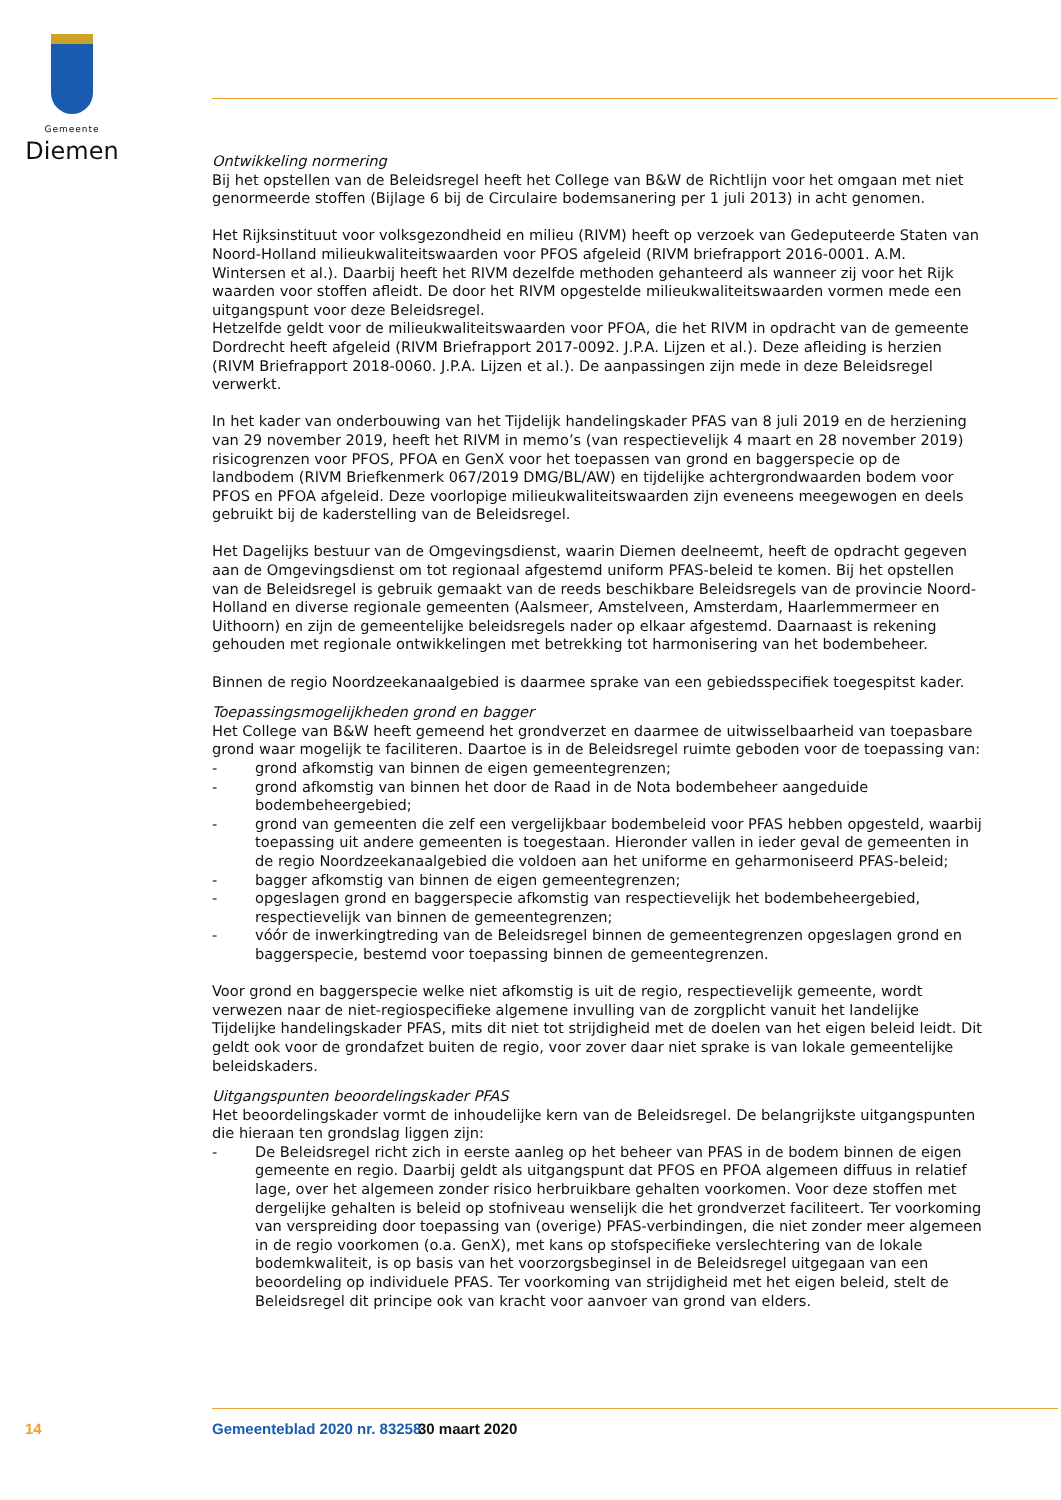Gemeente
Diemen
Ontwikkeling normering
Bij het opstellen van de Beleidsregel heeft het College van B&W de Richtlijn voor het omgaan met niet genormeerde stoffen (Bijlage 6 bij de Circulaire bodemsanering per 1 juli 2013) in acht genomen.
Het Rijksinstituut voor volksgezondheid en milieu (RIVM) heeft op verzoek van Gedeputeerde Staten van Noord-Holland milieukwaliteitswaarden voor PFOS afgeleid (RIVM briefrapport 2016-0001. A.M. Wintersen et al.). Daarbij heeft het RIVM dezelfde methoden gehanteerd als wanneer zij voor het Rijk waarden voor stoffen afleidt. De door het RIVM opgestelde milieukwaliteitswaarden vormen mede een uitgangspunt voor deze Beleidsregel.
Hetzelfde geldt voor de milieukwaliteitswaarden voor PFOA, die het RIVM in opdracht van de gemeente Dordrecht heeft afgeleid (RIVM Briefrapport 2017-0092. J.P.A. Lijzen et al.). Deze afleiding is herzien (RIVM Briefrapport 2018-0060. J.P.A. Lijzen et al.). De aanpassingen zijn mede in deze Beleidsregel verwerkt.
In het kader van onderbouwing van het Tijdelijk handelingskader PFAS van 8 juli 2019 en de herziening van 29 november 2019, heeft het RIVM in memo’s (van respectievelijk 4 maart en 28 november 2019) risicogrenzen voor PFOS, PFOA en GenX voor het toepassen van grond en baggerspecie op de landbodem (RIVM Briefkenmerk 067/2019 DMG/BL/AW) en tijdelijke achtergrondwaarden bodem voor PFOS en PFOA afgeleid. Deze voorlopige milieukwaliteitswaarden zijn eveneens meegewogen en deels gebruikt bij de kaderstelling van de Beleidsregel.
Het Dagelijks bestuur van de Omgevingsdienst, waarin Diemen deelneemt, heeft de opdracht gegeven aan de Omgevingsdienst om tot regionaal afgestemd uniform PFAS-beleid te komen. Bij het opstellen van de Beleidsregel is gebruik gemaakt van de reeds beschikbare Beleidsregels van de provincie Noord-Holland en diverse regionale gemeenten (Aalsmeer, Amstelveen, Amsterdam, Haarlemmermeer en Uithoorn) en zijn de gemeentelijke beleidsregels nader op elkaar afgestemd. Daarnaast is rekening gehouden met regionale ontwikkelingen met betrekking tot harmonisering van het bodembeheer.
Binnen de regio Noordzeekanaalgebied is daarmee sprake van een gebiedsspecifiek toegespitst kader.
Toepassingsmogelijkheden grond en bagger
Het College van B&W heeft gemeend het grondverzet en daarmee de uitwisselbaarheid van toepasbare grond waar mogelijk te faciliteren. Daartoe is in de Beleidsregel ruimte geboden voor de toepassing van:
- grond afkomstig van binnen de eigen gemeentegrenzen;
- grond afkomstig van binnen het door de Raad in de Nota bodembeheer aangeduide bodembeheergebied;
- grond van gemeenten die zelf een vergelijkbaar bodembeleid voor PFAS hebben opgesteld, waarbij toepassing uit andere gemeenten is toegestaan. Hieronder vallen in ieder geval de gemeenten in de regio Noordzeekanaalgebied die voldoen aan het uniforme en geharmoniseerd PFAS-beleid;
- bagger afkomstig van binnen de eigen gemeentegrenzen;
- opgeslagen grond en baggerspecie afkomstig van respectievelijk het bodembeheergebied, respectievelijk van binnen de gemeentegrenzen;
- vóór de inwerkingtreding van de Beleidsregel binnen de gemeentegrenzen opgeslagen grond en baggerspecie, bestemd voor toepassing binnen de gemeentegrenzen.
Voor grond en baggerspecie welke niet afkomstig is uit de regio, respectievelijk gemeente, wordt verwezen naar de niet-regiospecifieke algemene invulling van de zorgplicht vanuit het landelijke Tijdelijke handelingskader PFAS, mits dit niet tot strijdigheid met de doelen van het eigen beleid leidt. Dit geldt ook voor de grondafzet buiten de regio, voor zover daar niet sprake is van lokale gemeentelijke beleidskaders.
Uitgangspunten beoordelingskader PFAS
Het beoordelingskader vormt de inhoudelijke kern van de Beleidsregel. De belangrijkste uitgangspunten die hieraan ten grondslag liggen zijn:
- De Beleidsregel richt zich in eerste aanleg op het beheer van PFAS in de bodem binnen de eigen gemeente en regio. Daarbij geldt als uitgangspunt dat PFOS en PFOA algemeen diffuus in relatief lage, over het algemeen zonder risico herbruikbare gehalten voorkomen. Voor deze stoffen met dergelijke gehalten is beleid op stofniveau wenselijk die het grondverzet faciliteert. Ter voorkoming van verspreiding door toepassing van (overige) PFAS-verbindingen, die niet zonder meer algemeen in de regio voorkomen (o.a. GenX), met kans op stofspecifieke verslechtering van de lokale bodemkwaliteit, is op basis van het voorzorgsbeginsel in de Beleidsregel uitgegaan van een beoordeling op individuele PFAS. Ter voorkoming van strijdigheid met het eigen beleid, stelt de Beleidsregel dit principe ook van kracht voor aanvoer van grond van elders.
14 Gemeenteblad 2020 nr. 83258 30 maart 2020